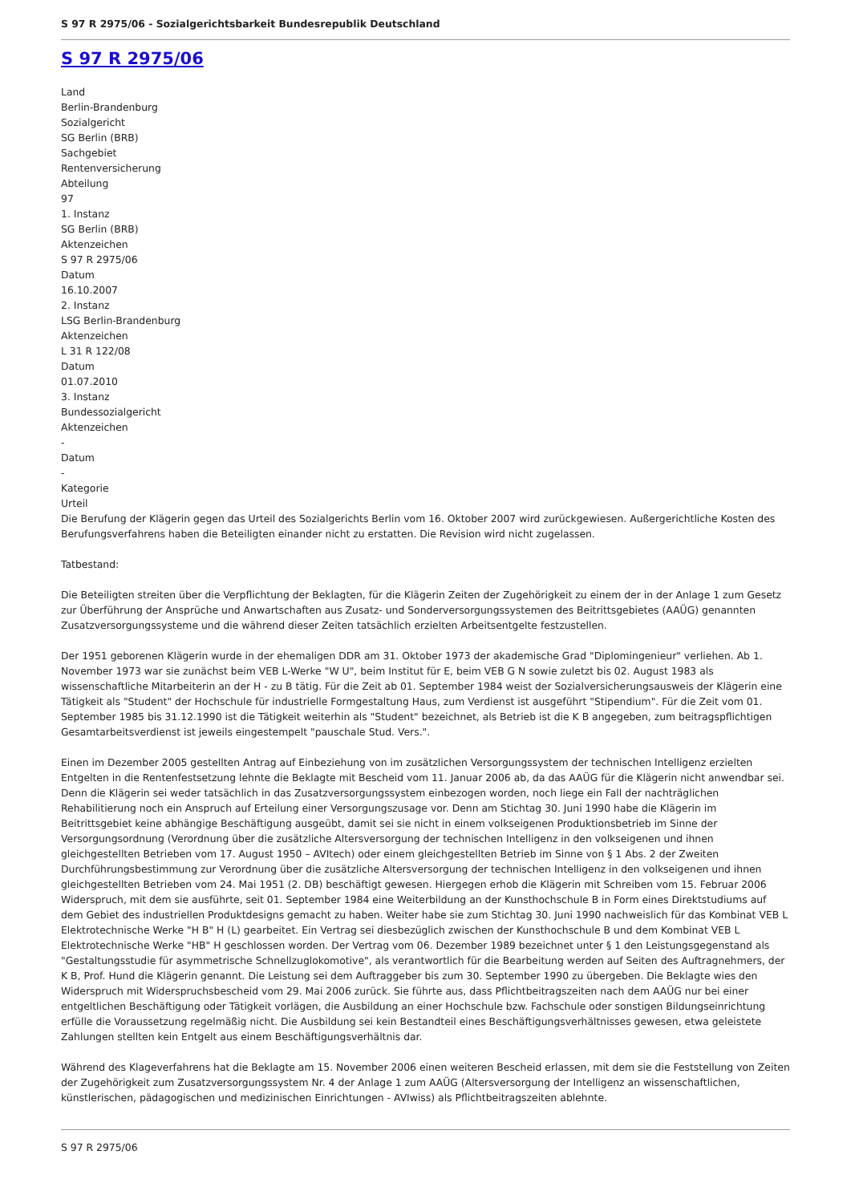S 97 R 2975/06 - Sozialgerichtsbarkeit Bundesrepublik Deutschland
S 97 R 2975/06
Land
Berlin-Brandenburg
Sozialgericht
SG Berlin (BRB)
Sachgebiet
Rentenversicherung
Abteilung
97
1. Instanz
SG Berlin (BRB)
Aktenzeichen
S 97 R 2975/06
Datum
16.10.2007
2. Instanz
LSG Berlin-Brandenburg
Aktenzeichen
L 31 R 122/08
Datum
01.07.2010
3. Instanz
Bundessozialgericht
Aktenzeichen
-
Datum
-
Kategorie
Urteil
Die Berufung der Klägerin gegen das Urteil des Sozialgerichts Berlin vom 16. Oktober 2007 wird zurückgewiesen. Außergerichtliche Kosten des Berufungsverfahrens haben die Beteiligten einander nicht zu erstatten. Die Revision wird nicht zugelassen.
Tatbestand:
Die Beteiligten streiten über die Verpflichtung der Beklagten, für die Klägerin Zeiten der Zugehörigkeit zu einem der in der Anlage 1 zum Gesetz zur Überführung der Ansprüche und Anwartschaften aus Zusatz- und Sonderversorgungssystemen des Beitrittsgebietes (AAÜG) genannten Zusatzversorgungssysteme und die während dieser Zeiten tatsächlich erzielten Arbeitsentgelte festzustellen.
Der 1951 geborenen Klägerin wurde in der ehemaligen DDR am 31. Oktober 1973 der akademische Grad "Diplomingenieur" verliehen. Ab 1. November 1973 war sie zunächst beim VEB L-Werke "W U", beim Institut für E, beim VEB G N sowie zuletzt bis 02. August 1983 als wissenschaftliche Mitarbeiterin an der H - zu B tätig. Für die Zeit ab 01. September 1984 weist der Sozialversicherungsausweis der Klägerin eine Tätigkeit als "Student" der Hochschule für industrielle Formgestaltung Haus, zum Verdienst ist ausgeführt "Stipendium". Für die Zeit vom 01. September 1985 bis 31.12.1990 ist die Tätigkeit weiterhin als "Student" bezeichnet, als Betrieb ist die K B angegeben, zum beitragspflichtigen Gesamtarbeitsverdienst ist jeweils eingestempelt "pauschale Stud. Vers.".
Einen im Dezember 2005 gestellten Antrag auf Einbeziehung von im zusätzlichen Versorgungssystem der technischen Intelligenz erzielten Entgelten in die Rentenfestsetzung lehnte die Beklagte mit Bescheid vom 11. Januar 2006 ab, da das AAÜG für die Klägerin nicht anwendbar sei. Denn die Klägerin sei weder tatsächlich in das Zusatzversorgungssystem einbezogen worden, noch liege ein Fall der nachträglichen Rehabilitierung noch ein Anspruch auf Erteilung einer Versorgungszusage vor. Denn am Stichtag 30. Juni 1990 habe die Klägerin im Beitrittsgebiet keine abhängige Beschäftigung ausgeübt, damit sei sie nicht in einem volkseigenen Produktionsbetrieb im Sinne der Versorgungsordnung (Verordnung über die zusätzliche Altersversorgung der technischen Intelligenz in den volkseigenen und ihnen gleichgestellten Betrieben vom 17. August 1950 – AVItech) oder einem gleichgestellten Betrieb im Sinne von § 1 Abs. 2 der Zweiten Durchführungsbestimmung zur Verordnung über die zusätzliche Altersversorgung der technischen Intelligenz in den volkseigenen und ihnen gleichgestellten Betrieben vom 24. Mai 1951 (2. DB) beschäftigt gewesen. Hiergegen erhob die Klägerin mit Schreiben vom 15. Februar 2006 Widerspruch, mit dem sie ausführte, seit 01. September 1984 eine Weiterbildung an der Kunsthochschule B in Form eines Direktstudiums auf dem Gebiet des industriellen Produktdesigns gemacht zu haben. Weiter habe sie zum Stichtag 30. Juni 1990 nachweislich für das Kombinat VEB L Elektrotechnische Werke "H B" H (L) gearbeitet. Ein Vertrag sei diesbezüglich zwischen der Kunsthochschule B und dem Kombinat VEB L Elektrotechnische Werke "HB" H geschlossen worden. Der Vertrag vom 06. Dezember 1989 bezeichnet unter § 1 den Leistungsgegenstand als "Gestaltungsstudie für asymmetrische Schnellzuglokomotive", als verantwortlich für die Bearbeitung werden auf Seiten des Auftragnehmers, der K B, Prof. Hund die Klägerin genannt. Die Leistung sei dem Auftraggeber bis zum 30. September 1990 zu übergeben. Die Beklagte wies den Widerspruch mit Widerspruchsbescheid vom 29. Mai 2006 zurück. Sie führte aus, dass Pflichtbeitragszeiten nach dem AAÜG nur bei einer entgeltlichen Beschäftigung oder Tätigkeit vorlägen, die Ausbildung an einer Hochschule bzw. Fachschule oder sonstigen Bildungseinrichtung erfülle die Voraussetzung regelmäßig nicht. Die Ausbildung sei kein Bestandteil eines Beschäftigungsverhältnisses gewesen, etwa geleistete Zahlungen stellten kein Entgelt aus einem Beschäftigungsverhältnis dar.
Während des Klageverfahrens hat die Beklagte am 15. November 2006 einen weiteren Bescheid erlassen, mit dem sie die Feststellung von Zeiten der Zugehörigkeit zum Zusatzversorgungssystem Nr. 4 der Anlage 1 zum AAÜG (Altersversorgung der Intelligenz an wissenschaftlichen, künstlerischen, pädagogischen und medizinischen Einrichtungen - AVIwiss) als Pflichtbeitragszeiten ablehnte.
S 97 R 2975/06